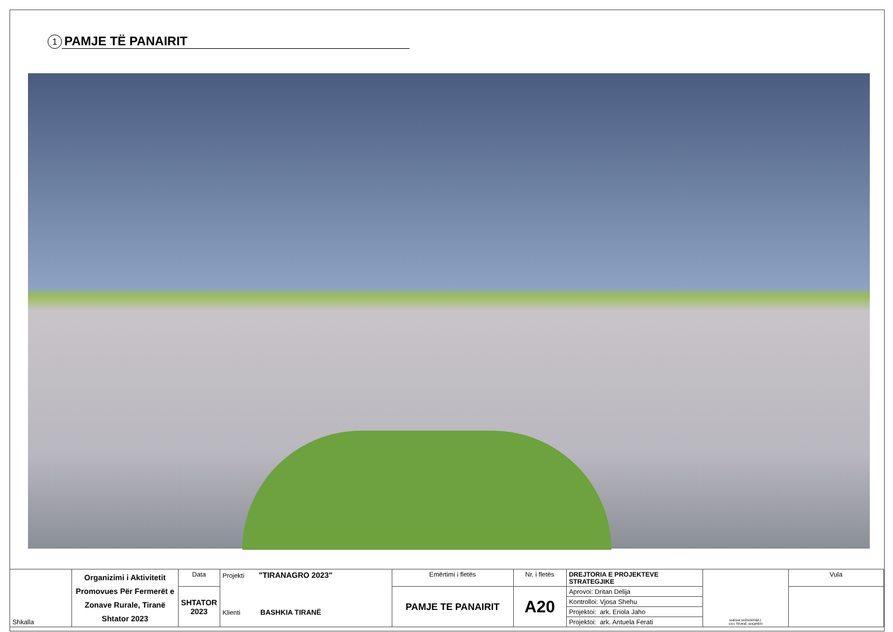1
PAMJE TË PANAIRIT
| Shkalla | Organizimi i Aktivitetit Promovues Për Fermerët e Zonave Rurale, Tiranë Shtator 2023 | Data | Projekti "TIRANAGRO 2023" Klienti BASHKIA TIRANË | Emërtimi i fletës | Nr. i fletës | DREJTORIA E PROJEKTEVE STRATEGJIKE | SHESHI SKËNDERBEJ, 1001 TIRANË, SHQIPËRI | Vula |
| | | SHTATOR 2023 | | PAMJE TE PANAIRIT | A20 | Aprovoi: Dritan Delija | | |
| | | | | | | Kontrolloi: Vjosa Shehu | | |
| | | | | | | Projektoi: ark. Eriola Jaho | | |
| | | | | | | Projektoi: ark. Antuela Ferati | | |